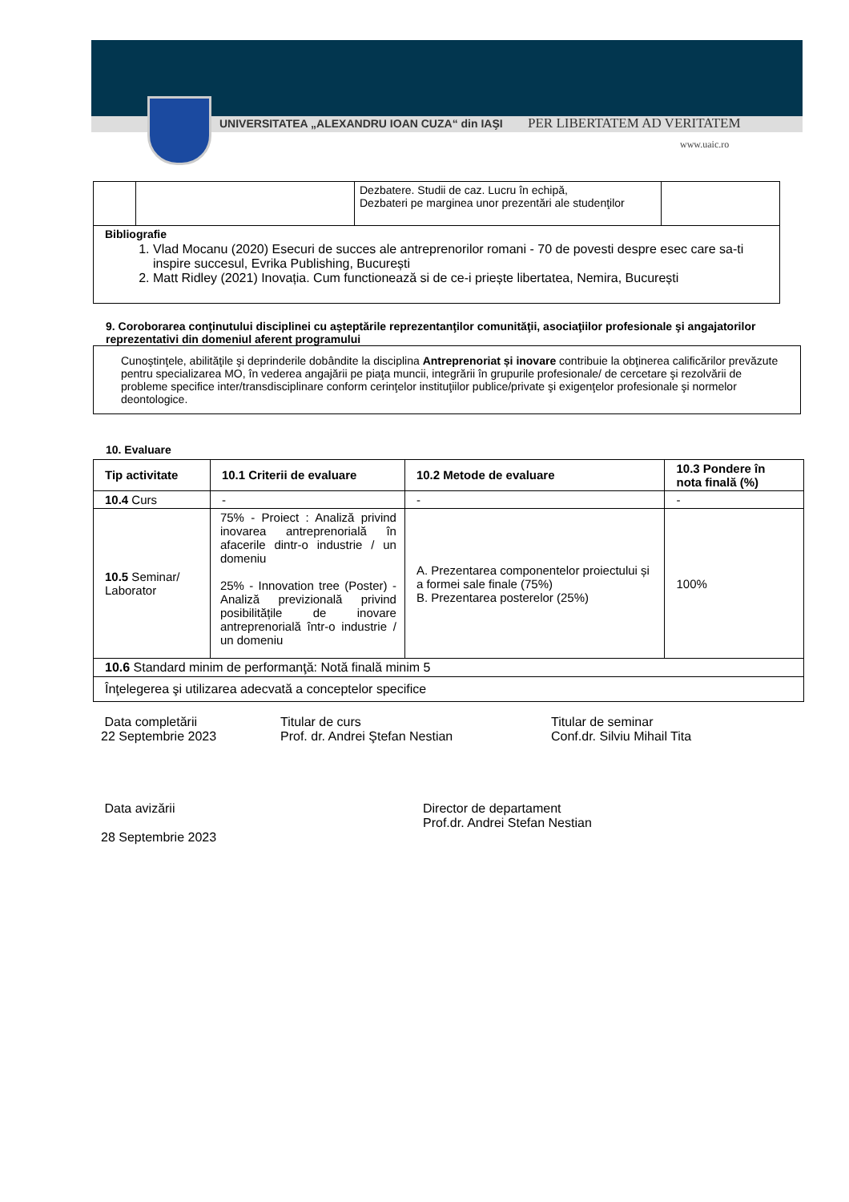UNIVERSITATEA „ALEXANDRU IOAN CUZA“ din IAŞI
PER LIBERTATEM AD VERITATEM
www.uaic.ro
| | | Dezbatere. Studii de caz. Lucru în echipă, Dezbateri pe marginea unor prezentări ale studenţilor | |
| Bibliografie 1. Vlad Mocanu (2020) Esecuri de succes ale antreprenorilor romani - 70 de povesti despre esec care sa-ti inspire succesul, Evrika Publishing, București 2. Matt Ridley (2021) Inovația. Cum functionează si de ce-i priește libertatea, Nemira, București | | | |
9. Coroborarea conţinutului disciplinei cu aşteptările reprezentanţilor comunităţii, asociaţiilor profesionale şi angajatorilor reprezentativi din domeniul aferent programului
Cunoştinţele, abilităţile şi deprinderile dobândite la disciplina Antreprenoriat și inovare contribuie la obţinerea calificărilor prevăzute pentru specializarea MO, în vederea angajării pe piaţa muncii, integrării în grupurile profesionale/ de cercetare şi rezolvării de probleme specifice inter/transdisciplinare conform cerinţelor instituţiilor publice/private şi exigenţelor profesionale şi normelor deontologice.
10. Evaluare
| Tip activitate | 10.1 Criterii de evaluare | 10.2 Metode de evaluare | 10.3 Pondere în nota finală (%) |
| --- | --- | --- | --- |
| 10.4 Curs | - | - | - |
| 10.5 Seminar/ Laborator | 75% - Proiect : Analiză privind inovarea antreprenorială în afacerile dintr-o industrie / un domeniu 25% - Innovation tree (Poster) - Analiză previzională privind posibilitățile de inovare antreprenorială într-o industrie / un domeniu | A. Prezentarea componentelor proiectului și a formei sale finale (75%) B. Prezentarea posterelor (25%) | 100% |
| 10.6 Standard minim de performanţă: Notă finală minim 5 | | | |
| Înţelegerea şi utilizarea adecvată a conceptelor specifice | | | |
Data completării
22 Septembrie 2023
Titular de curs
Prof. dr. Andrei Ştefan Nestian
Titular de seminar
Conf.dr. Silviu Mihail Tita
Data avizării
28 Septembrie 2023
Director de departament
Prof.dr. Andrei Stefan Nestian